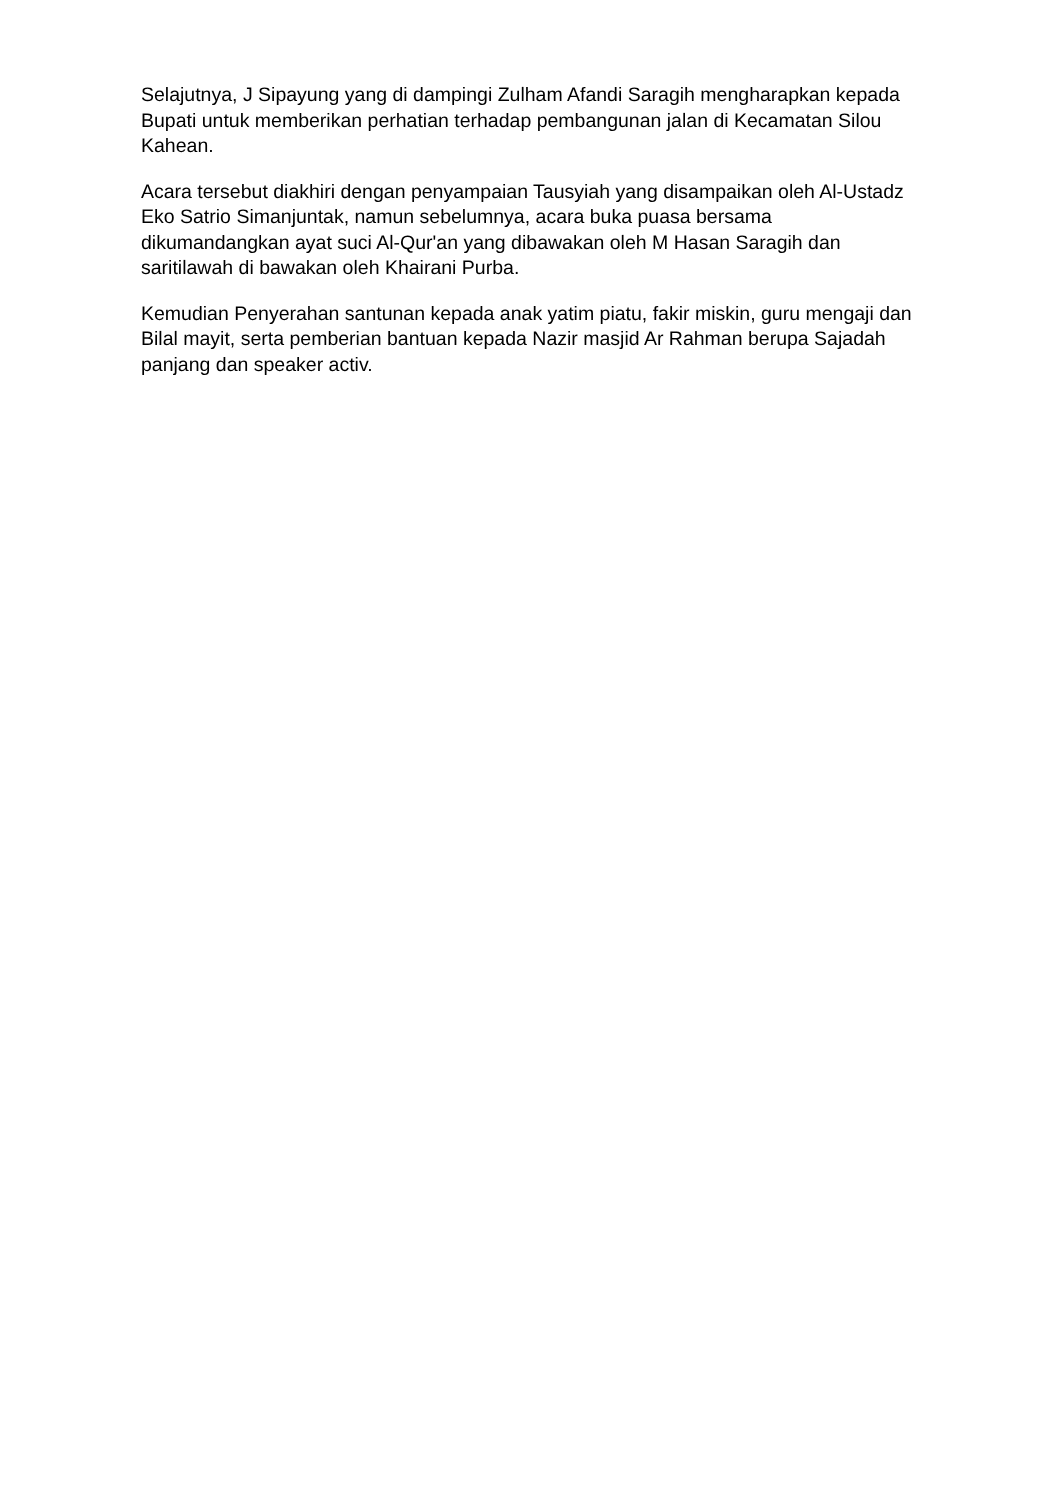Selajutnya, J Sipayung yang di dampingi Zulham Afandi Saragih mengharapkan kepada Bupati untuk memberikan perhatian terhadap pembangunan jalan di Kecamatan Silou Kahean.
Acara tersebut diakhiri dengan penyampaian Tausyiah yang disampaikan oleh Al-Ustadz Eko Satrio Simanjuntak, namun sebelumnya, acara buka puasa bersama dikumandangkan ayat suci Al-Qur'an yang dibawakan oleh M Hasan Saragih dan saritilawah di bawakan oleh Khairani Purba.
Kemudian Penyerahan santunan kepada anak yatim piatu, fakir miskin, guru mengaji dan Bilal mayit, serta pemberian bantuan kepada Nazir masjid Ar Rahman berupa Sajadah panjang dan speaker activ.